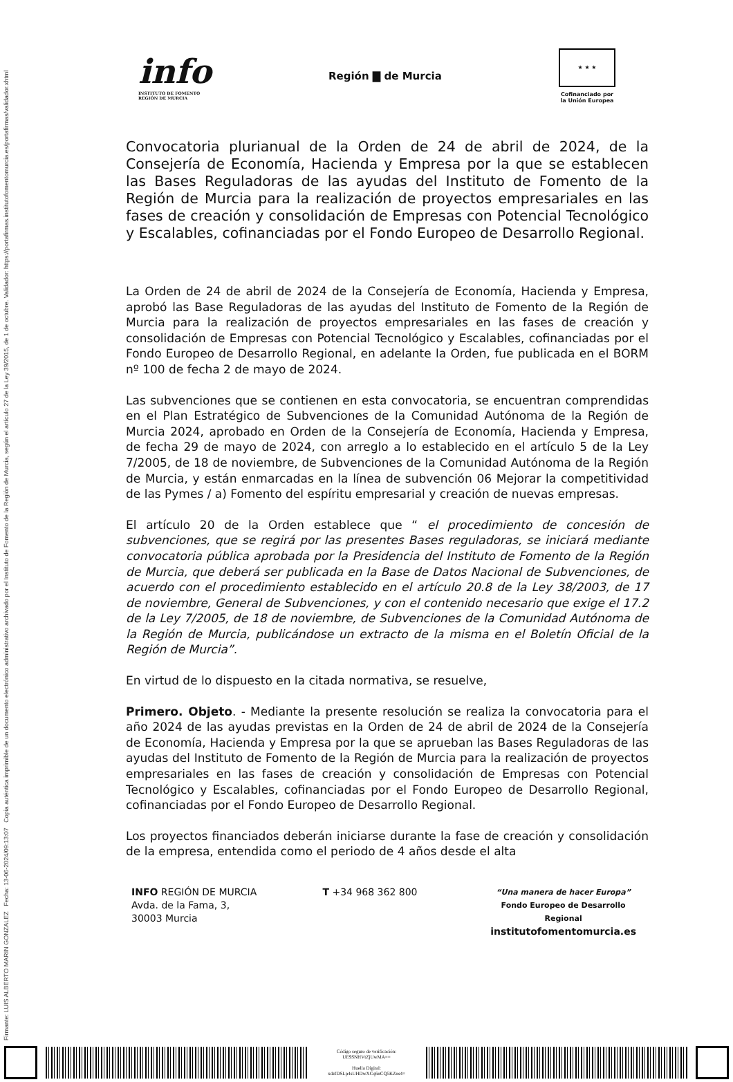Firmante: LUIS ALBERTO MARIN GONZALEZ Fecha: 13-06-2024/09:13:07 Copia auténtica imprimible de un documento electrónico administrativo archivado por el Instituto de Fomento de la Región de Murcia, según el artículo 27 de la Ley 39/2015, de 1 de octubre. Validador: https://portafirmas.institutofomentomurcia.es/portafirmas/validador.xhtml
info
INSTITUTO DE FOMENTO
REGIÓN DE MURCIA
Región ▇ de Murcia
★ ★ ★
Cofinanciado por
la Unión Europea
Convocatoria plurianual de la Orden de 24 de abril de 2024, de la Consejería de Economía, Hacienda y Empresa por la que se establecen las Bases Reguladoras de las ayudas del Instituto de Fomento de la Región de Murcia para la realización de proyectos empresariales en las fases de creación y consolidación de Empresas con Potencial Tecnológico y Escalables, cofinanciadas por el Fondo Europeo de Desarrollo Regional.
La Orden de 24 de abril de 2024 de la Consejería de Economía, Hacienda y Empresa, aprobó las Base Reguladoras de las ayudas del Instituto de Fomento de la Región de Murcia para la realización de proyectos empresariales en las fases de creación y consolidación de Empresas con Potencial Tecnológico y Escalables, cofinanciadas por el Fondo Europeo de Desarrollo Regional, en adelante la Orden, fue publicada en el BORM nº 100 de fecha 2 de mayo de 2024.
Las subvenciones que se contienen en esta convocatoria, se encuentran comprendidas en el Plan Estratégico de Subvenciones de la Comunidad Autónoma de la Región de Murcia 2024, aprobado en Orden de la Consejería de Economía, Hacienda y Empresa, de fecha 29 de mayo de 2024, con arreglo a lo establecido en el artículo 5 de la Ley 7/2005, de 18 de noviembre, de Subvenciones de la Comunidad Autónoma de la Región de Murcia, y están enmarcadas en la línea de subvención 06 Mejorar la competitividad de las Pymes / a) Fomento del espíritu empresarial y creación de nuevas empresas.
El artículo 20 de la Orden establece que “ el procedimiento de concesión de subvenciones, que se regirá por las presentes Bases reguladoras, se iniciará mediante convocatoria pública aprobada por la Presidencia del Instituto de Fomento de la Región de Murcia, que deberá ser publicada en la Base de Datos Nacional de Subvenciones, de acuerdo con el procedimiento establecido en el artículo 20.8 de la Ley 38/2003, de 17 de noviembre, General de Subvenciones, y con el contenido necesario que exige el 17.2 de la Ley 7/2005, de 18 de noviembre, de Subvenciones de la Comunidad Autónoma de la Región de Murcia, publicándose un extracto de la misma en el Boletín Oficial de la Región de Murcia”.
En virtud de lo dispuesto en la citada normativa, se resuelve,
Primero. Objeto. - Mediante la presente resolución se realiza la convocatoria para el año 2024 de las ayudas previstas en la Orden de 24 de abril de 2024 de la Consejería de Economía, Hacienda y Empresa por la que se aprueban las Bases Reguladoras de las ayudas del Instituto de Fomento de la Región de Murcia para la realización de proyectos empresariales en las fases de creación y consolidación de Empresas con Potencial Tecnológico y Escalables, cofinanciadas por el Fondo Europeo de Desarrollo Regional, cofinanciadas por el Fondo Europeo de Desarrollo Regional.
Los proyectos financiados deberán iniciarse durante la fase de creación y consolidación de la empresa, entendida como el periodo de 4 años desde el alta
INFO REGIÓN DE MURCIA
Avda. de la Fama, 3,
30003 Murcia
T +34 968 362 800
“Una manera de hacer Europa”
Fondo Europeo de Desarrollo Regional
institutofomentomurcia.es
Código seguro de verificación:
UE9SNHVtZjUwMA==
Huella Digital:
xdzfDSLp4sUHDwXCq6nCQ5KZns4=